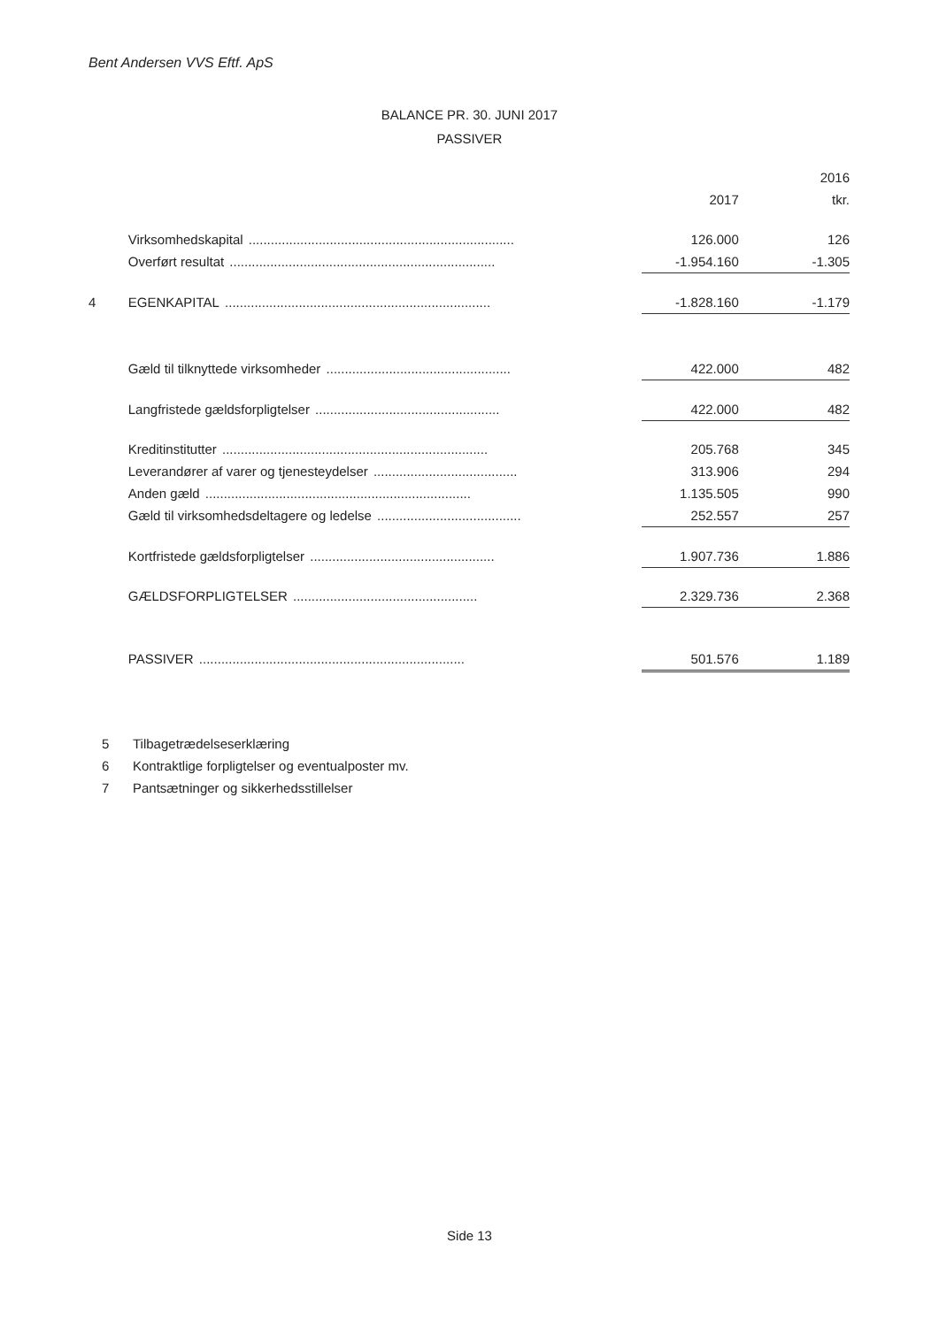Bent Andersen VVS Eftf. ApS
BALANCE PR. 30. JUNI 2017
PASSIVER
| | | | 2016 |
| --- | --- | --- | --- |
| | | 2017 | tkr. |
| | Virksomhedskapital ........................................................................ | 126.000 | 126 |
| | Overført resultat ........................................................................ | -1.954.160 | -1.305 |
| 4 | EGENKAPITAL ........................................................................ | -1.828.160 | -1.179 |
| | Gæld til tilknyttede virksomheder .................................................. | 422.000 | 482 |
| | Langfristede gældsforpligtelser .................................................. | 422.000 | 482 |
| | Kreditinstitutter ........................................................................ | 205.768 | 345 |
| | Leverandører af varer og tjenesteydelser ....................................... | 313.906 | 294 |
| | Anden gæld ........................................................................ | 1.135.505 | 990 |
| | Gæld til virksomhedsdeltagere og ledelse ....................................... | 252.557 | 257 |
| | Kortfristede gældsforpligtelser .................................................. | 1.907.736 | 1.886 |
| | GÆLDSFORPLIGTELSER .................................................. | 2.329.736 | 2.368 |
| | PASSIVER ........................................................................ | 501.576 | 1.189 |
5 Tilbagetrædelseserklæring
6 Kontraktlige forpligtelser og eventualposter mv.
7 Pantsætninger og sikkerhedsstillelser
Side 13